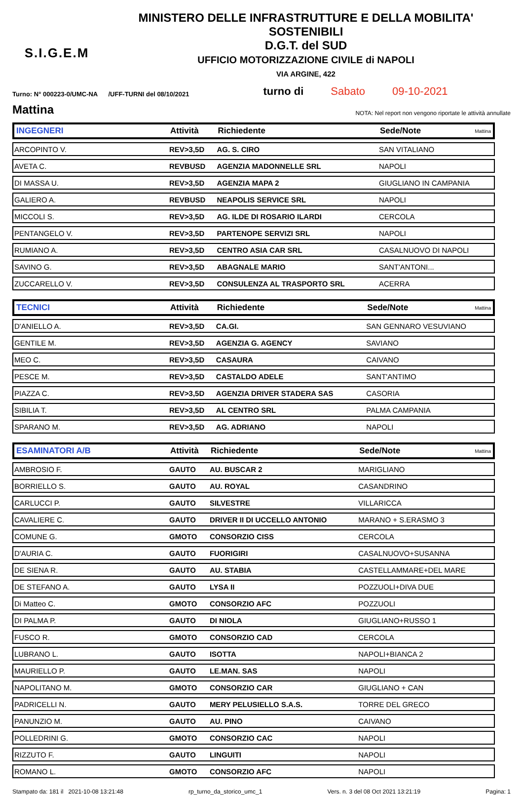S.I.G.E.M
MINISTERO DELLE INFRASTRUTTURE E DELLA MOBILITA' SOSTENIBILI
D.G.T. del SUD
UFFICIO MOTORIZZAZIONE CIVILE di NAPOLI
VIA ARGINE, 422
Turno: N° 000223-0/UMC-NA /UFF-TURNI del 08/10/2021 turno di Sabato 09-10-2021
Mattina
NOTA: Nel report non vengono riportate le attività annullate
| INGEGNERI | Attività | Richiedente | Sede/Note | Mattina |
| --- | --- | --- | --- | --- |
| ARCOPINTO V. | REV>3,5D | AG. S. CIRO | SAN VITALIANO | |
| AVETA C. | REVBUSD | AGENZIA MADONNELLE SRL | NAPOLI | |
| DI MASSA U. | REV>3,5D | AGENZIA MAPA 2 | GIUGLIANO IN CAMPANIA | |
| GALIERO A. | REVBUSD | NEAPOLIS SERVICE SRL | NAPOLI | |
| MICCOLI S. | REV>3,5D | AG. ILDE DI ROSARIO ILARDI | CERCOLA | |
| PENTANGELO V. | REV>3,5D | PARTENOPE SERVIZI SRL | NAPOLI | |
| RUMIANO A. | REV>3,5D | CENTRO ASIA CAR SRL | CASALNUOVO DI NAPOLI | |
| SAVINO G. | REV>3,5D | ABAGNALE MARIO | SANT'ANTONI... | |
| ZUCCARELLO V. | REV>3,5D | CONSULENZA AL TRASPORTO SRL | ACERRA | |
| TECNICI | Attività | Richiedente | Sede/Note | Mattina |
| --- | --- | --- | --- | --- |
| D'ANIELLO A. | REV>3,5D | CA.GI. | SAN GENNARO VESUVIANO | |
| GENTILE M. | REV>3,5D | AGENZIA G. AGENCY | SAVIANO | |
| MEO C. | REV>3,5D | CASAURA | CAIVANO | |
| PESCE M. | REV>3,5D | CASTALDO ADELE | SANT'ANTIMO | |
| PIAZZA C. | REV>3,5D | AGENZIA DRIVER STADERA SAS | CASORIA | |
| SIBILIA T. | REV>3,5D | AL CENTRO SRL | PALMA CAMPANIA | |
| SPARANO M. | REV>3,5D | AG. ADRIANO | NAPOLI | |
| ESAMINATORI A/B | Attività | Richiedente | Sede/Note | Mattina |
| --- | --- | --- | --- | --- |
| AMBROSIO F. | GAUTO | AU. BUSCAR 2 | MARIGLIANO | |
| BORRIELLO S. | GAUTO | AU. ROYAL | CASANDRINO | |
| CARLUCCI P. | GAUTO | SILVESTRE | VILLARICCA | |
| CAVALIERE C. | GAUTO | DRIVER II DI UCCELLO ANTONIO | MARANO + S.ERASMO 3 | |
| COMUNE G. | GMOTO | CONSORZIO CISS | CERCOLA | |
| D'AURIA C. | GAUTO | FUORIGIRI | CASALNUOVO+SUSANNA | |
| DE SIENA R. | GAUTO | AU. STABIA | CASTELLAMMARE+DEL MARE | |
| DE STEFANO A. | GAUTO | LYSA II | POZZUOLI+DIVA DUE | |
| Di Matteo C. | GMOTO | CONSORZIO AFC | POZZUOLI | |
| DI PALMA P. | GAUTO | DI NIOLA | GIUGLIANO+RUSSO 1 | |
| FUSCO R. | GMOTO | CONSORZIO CAD | CERCOLA | |
| LUBRANO L. | GAUTO | ISOTTA | NAPOLI+BIANCA 2 | |
| MAURIELLO P. | GAUTO | LE.MAN. SAS | NAPOLI | |
| NAPOLITANO M. | GMOTO | CONSORZIO CAR | GIUGLIANO + CAN | |
| PADRICELLI N. | GAUTO | MERY PELUSIELLO S.A.S. | TORRE DEL GRECO | |
| PANUNZIO M. | GAUTO | AU. PINO | CAIVANO | |
| POLLEDRINI G. | GMOTO | CONSORZIO CAC | NAPOLI | |
| RIZZUTO F. | GAUTO | LINGUITI | NAPOLI | |
| ROMANO L. | GMOTO | CONSORZIO AFC | NAPOLI | |
Stampato da: 181 il 2021-10-08 13:21:48 rp_turno_da_storico_umc_1 Vers. n. 3 del 08 Oct 2021 13:21:19 Pagina: 1